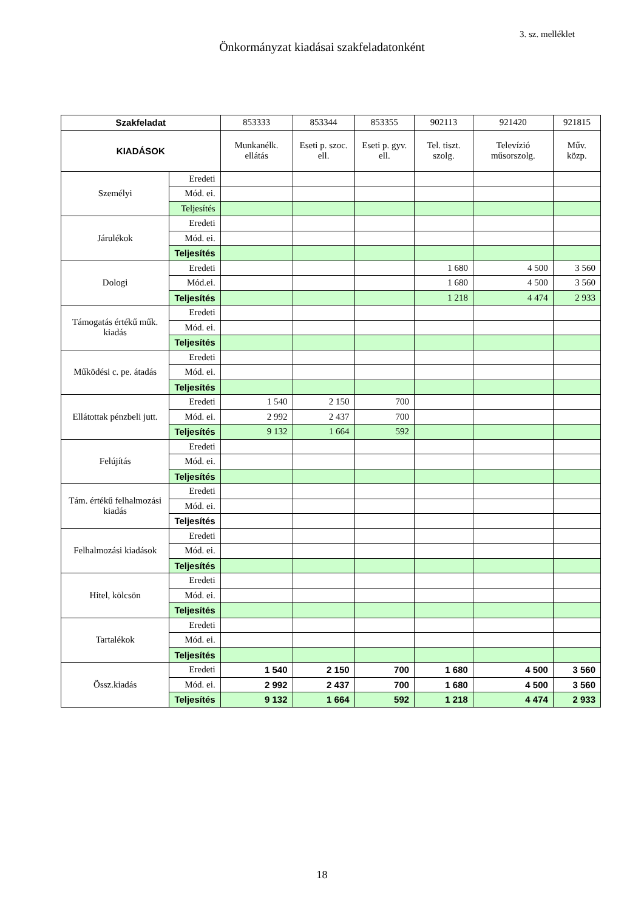3. sz. melléklet
Önkormányzat kiadásai szakfeladatonként
| Szakfeladat | | 853333 | 853344 | 853355 | 902113 | 921420 | 921815 |
| --- | --- | --- | --- | --- | --- | --- | --- |
| KIADÁSOK | | Munkanélk. ellátás | Eseti p. szoc. ell. | Eseti p. gyv. ell. | Tel. tiszt. szolg. | Televízió műsorszolg. | Műv. közp. |
| Személyi | Eredeti | | | | | | |
| | Mód. ei. | | | | | | |
| | Teljesítés | | | | | | |
| Járulékok | Eredeti | | | | | | |
| | Mód. ei. | | | | | | |
| | Teljesítés | | | | | | |
| Dologi | Eredeti | | | | 1 680 | 4 500 | 3 560 |
| | Mód.ei. | | | | 1 680 | 4 500 | 3 560 |
| | Teljesítés | | | | 1 218 | 4 474 | 2 933 |
| Támogatás értékű műk. kiadás | Eredeti | | | | | | |
| | Mód. ei. | | | | | | |
| | Teljesítés | | | | | | |
| Működési c. pe. átadás | Eredeti | | | | | | |
| | Mód. ei. | | | | | | |
| | Teljesítés | | | | | | |
| Ellátottak pénzbeli jutt. | Eredeti | 1 540 | 2 150 | 700 | | | |
| | Mód. ei. | 2 992 | 2 437 | 700 | | | |
| | Teljesítés | 9 132 | 1 664 | 592 | | | |
| Felújítás | Eredeti | | | | | | |
| | Mód. ei. | | | | | | |
| | Teljesítés | | | | | | |
| Tám. értékű felhalmozási kiadás | Eredeti | | | | | | |
| | Mód. ei. | | | | | | |
| | Teljesítés | | | | | | |
| Felhalmozási kiadások | Eredeti | | | | | | |
| | Mód. ei. | | | | | | |
| | Teljesítés | | | | | | |
| Hitel, kölcsön | Eredeti | | | | | | |
| | Mód. ei. | | | | | | |
| | Teljesítés | | | | | | |
| Tartalékok | Eredeti | | | | | | |
| | Mód. ei. | | | | | | |
| | Teljesítés | | | | | | |
| Össz.kiadás | Eredeti | 1 540 | 2 150 | 700 | 1 680 | 4 500 | 3 560 |
| | Mód. ei. | 2 992 | 2 437 | 700 | 1 680 | 4 500 | 3 560 |
| | Teljesítés | 9 132 | 1 664 | 592 | 1 218 | 4 474 | 2 933 |
18